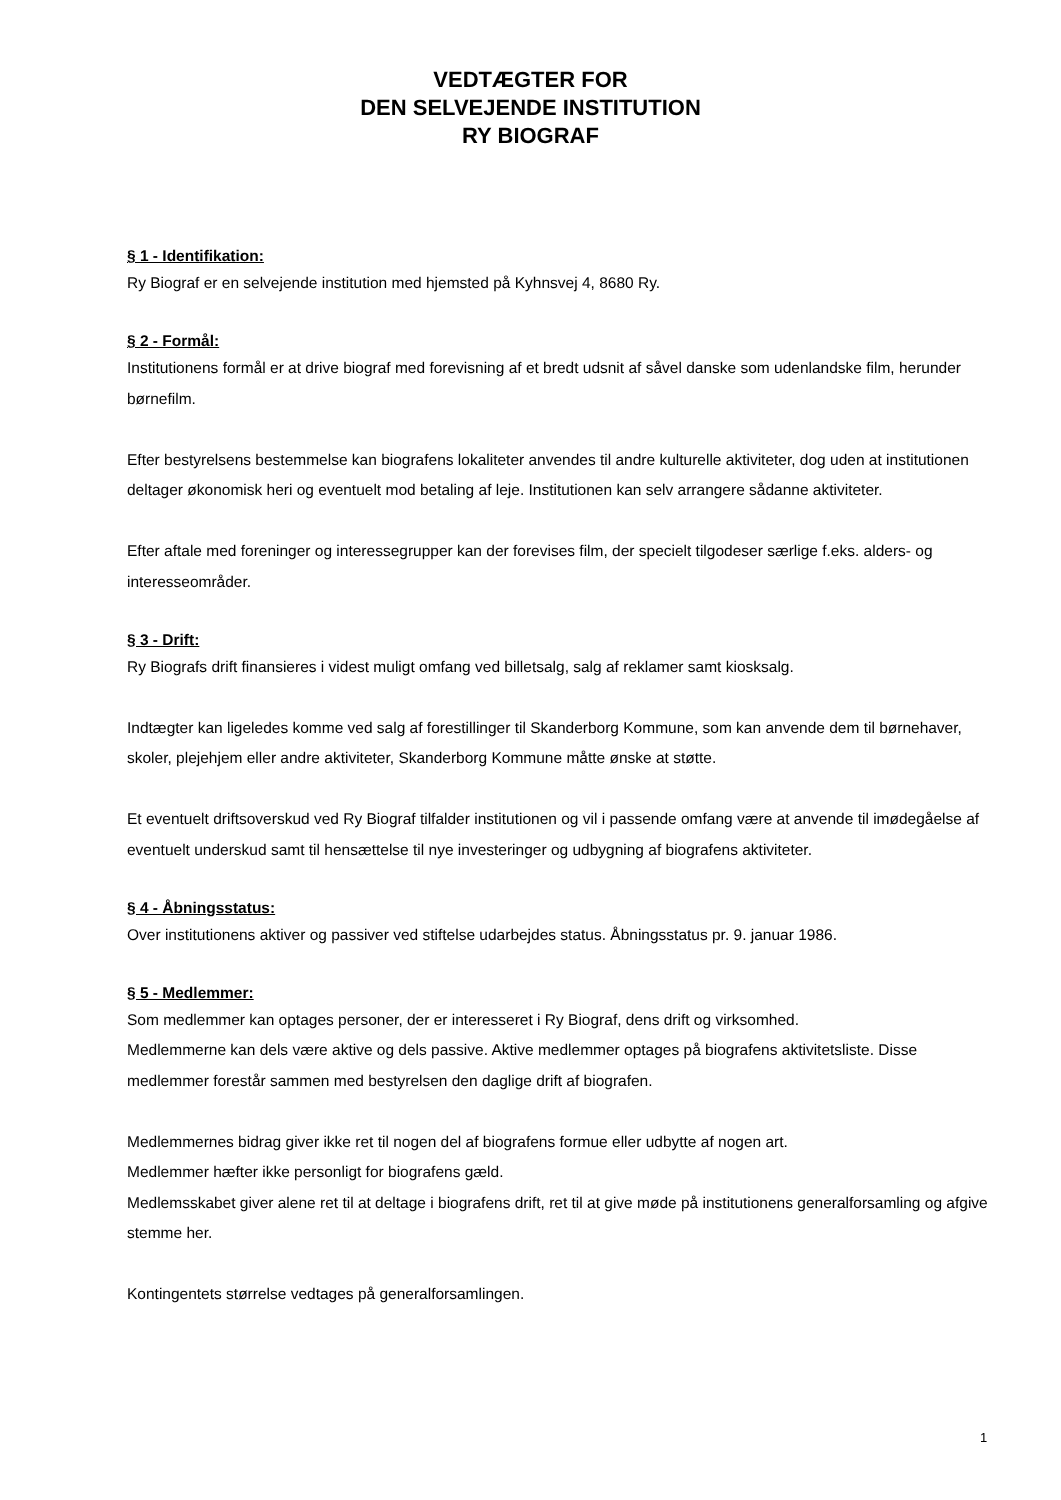VEDTÆGTER FOR
DEN SELVEJENDE INSTITUTION
RY BIOGRAF
§ 1 - Identifikation:
Ry Biograf er en selvejende institution med hjemsted på Kyhnsvej 4, 8680 Ry.
§ 2 - Formål:
Institutionens formål er at drive biograf med forevisning af et bredt udsnit af såvel danske som udenlandske film, herunder børnefilm.
Efter bestyrelsens bestemmelse kan biografens lokaliteter anvendes til andre kulturelle aktiviteter, dog uden at institutionen deltager økonomisk heri og eventuelt mod betaling af leje. Institutionen kan selv arrangere sådanne aktiviteter.
Efter aftale med foreninger og interessegrupper kan der forevises film, der specielt tilgodeser særlige f.eks. alders- og interesseområder.
§ 3 - Drift:
Ry Biografs drift finansieres i videst muligt omfang ved billetsalg, salg af reklamer samt kiosksalg.
Indtægter kan ligeledes komme ved salg af forestillinger til Skanderborg Kommune, som kan anvende dem til børnehaver, skoler, plejehjem eller andre aktiviteter, Skanderborg Kommune måtte ønske at støtte.
Et eventuelt driftsoverskud ved Ry Biograf tilfalder institutionen og vil i passende omfang være at anvende til imødegåelse af eventuelt underskud samt til hensættelse til nye investeringer og udbygning af biografens aktiviteter.
§ 4 - Åbningsstatus:
Over institutionens aktiver og passiver ved stiftelse udarbejdes status. Åbningsstatus pr. 9. januar 1986.
§ 5 - Medlemmer:
Som medlemmer kan optages personer, der er interesseret i Ry Biograf, dens drift og virksomhed.
Medlemmerne kan dels være aktive og dels passive. Aktive medlemmer optages på biografens aktivitetsliste. Disse medlemmer forestår sammen med bestyrelsen den daglige drift af biografen.
Medlemmernes bidrag giver ikke ret til nogen del af biografens formue eller udbytte af nogen art.
Medlemmer hæfter ikke personligt for biografens gæld.
Medlemsskabet giver alene ret til at deltage i biografens drift, ret til at give møde på institutionens generalforsamling og afgive stemme her.
Kontingentets størrelse vedtages på generalforsamlingen.
1